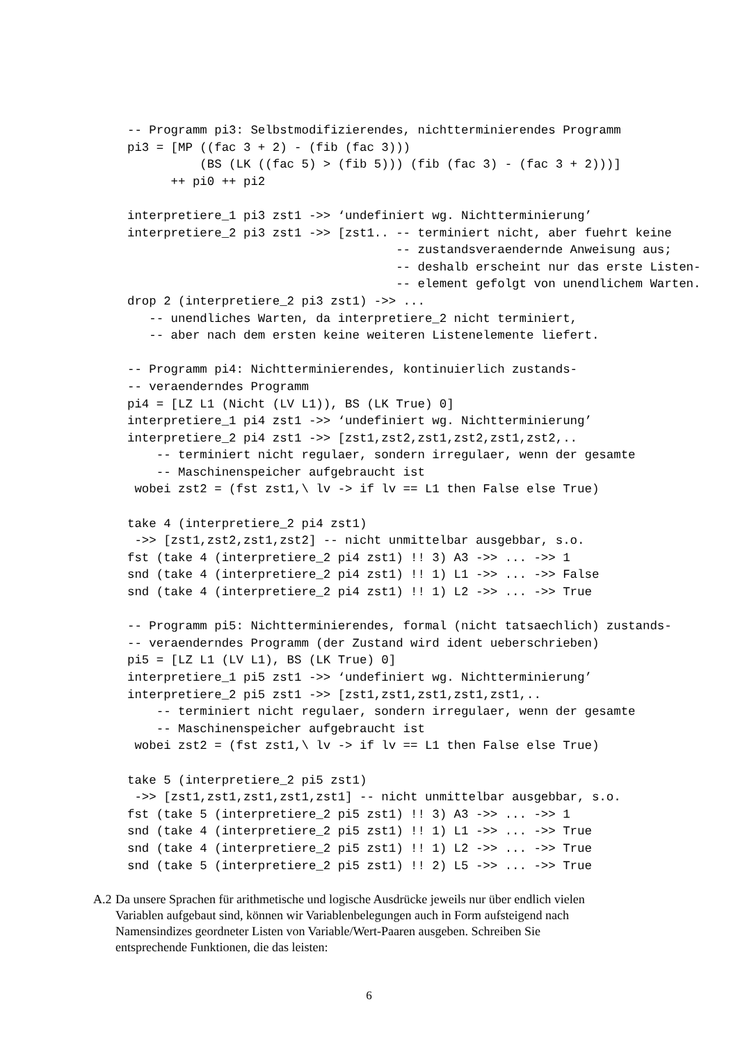-- Programm pi3: Selbstmodifizierendes, nichtterminierendes Programm
pi3 = [MP ((fac 3 + 2) - (fib (fac 3)))
          (BS (LK ((fac 5) > (fib 5))) (fib (fac 3) - (fac 3 + 2)))]
      ++ pi0 ++ pi2

interpretiere_1 pi3 zst1 ->> ‘undefiniert wg. Nichtterminierung’
interpretiere_2 pi3 zst1 ->> [zst1.. -- terminiert nicht, aber fuehrt keine
                                     -- zustandsveraendernde Anweisung aus;
                                     -- deshalb erscheint nur das erste Listen-
                                     -- element gefolgt von unendlichem Warten.
drop 2 (interpretiere_2 pi3 zst1) ->> ...
   -- unendliches Warten, da interpretiere_2 nicht terminiert,
   -- aber nach dem ersten keine weiteren Listenelemente liefert.

-- Programm pi4: Nichtterminierendes, kontinuierlich zustands-
-- veraenderndes Programm
pi4 = [LZ L1 (Nicht (LV L1)), BS (LK True) 0]
interpretiere_1 pi4 zst1 ->> ‘undefiniert wg. Nichtterminierung’
interpretiere_2 pi4 zst1 ->> [zst1,zst2,zst1,zst2,zst1,zst2,..
    -- terminiert nicht regulaer, sondern irregulaer, wenn der gesamte
    -- Maschinenspeicher aufgebraucht ist
 wobei zst2 = (fst zst1,\ lv -> if lv == L1 then False else True)

take 4 (interpretiere_2 pi4 zst1)
 ->> [zst1,zst2,zst1,zst2] -- nicht unmittelbar ausgebbar, s.o.
fst (take 4 (interpretiere_2 pi4 zst1) !! 3) A3 ->> ... ->> 1
snd (take 4 (interpretiere_2 pi4 zst1) !! 1) L1 ->> ... ->> False
snd (take 4 (interpretiere_2 pi4 zst1) !! 1) L2 ->> ... ->> True

-- Programm pi5: Nichtterminierendes, formal (nicht tatsaechlich) zustands-
-- veraenderndes Programm (der Zustand wird ident ueberschrieben)
pi5 = [LZ L1 (LV L1), BS (LK True) 0]
interpretiere_1 pi5 zst1 ->> ‘undefiniert wg. Nichtterminierung’
interpretiere_2 pi5 zst1 ->> [zst1,zst1,zst1,zst1,zst1,..
    -- terminiert nicht regulaer, sondern irregulaer, wenn der gesamte
    -- Maschinenspeicher aufgebraucht ist
 wobei zst2 = (fst zst1,\ lv -> if lv == L1 then False else True)

take 5 (interpretiere_2 pi5 zst1)
 ->> [zst1,zst1,zst1,zst1,zst1] -- nicht unmittelbar ausgebbar, s.o.
fst (take 5 (interpretiere_2 pi5 zst1) !! 3) A3 ->> ... ->> 1
snd (take 4 (interpretiere_2 pi5 zst1) !! 1) L1 ->> ... ->> True
snd (take 4 (interpretiere_2 pi5 zst1) !! 1) L2 ->> ... ->> True
snd (take 5 (interpretiere_2 pi5 zst1) !! 2) L5 ->> ... ->> True
A.2 Da unsere Sprachen für arithmetische und logische Ausdrücke jeweils nur über endlich vielen Variablen aufgebaut sind, können wir Variablenbelegungen auch in Form aufsteigend nach Namensindizes geordneter Listen von Variable/Wert-Paaren ausgeben. Schreiben Sie entsprechende Funktionen, die das leisten:
6